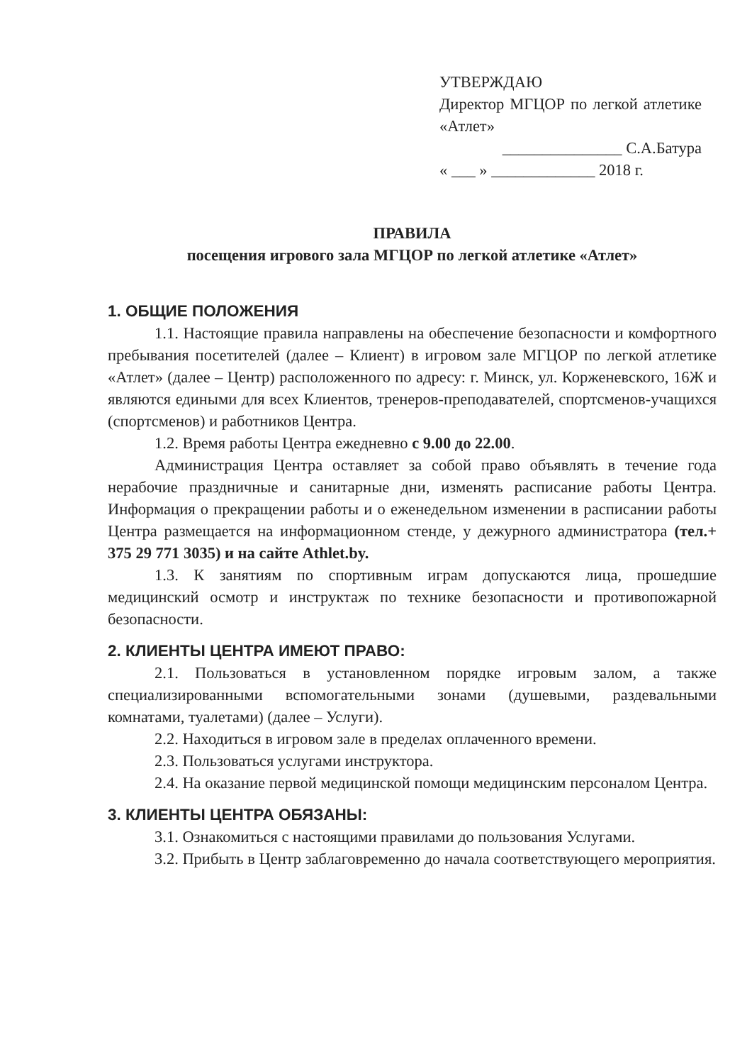УТВЕРЖДАЮ
Директор МГЦОР по легкой атлетике «Атлет»
_______________ С.А.Батура
« ___ » _____________ 2018 г.
ПРАВИЛА
посещения игрового зала МГЦОР по легкой атлетике «Атлет»
1. ОБЩИЕ ПОЛОЖЕНИЯ
1.1. Настоящие правила направлены на обеспечение безопасности и комфортного пребывания посетителей (далее – Клиент) в игровом зале МГЦОР по легкой атлетике «Атлет» (далее – Центр) расположенного по адресу: г. Минск, ул. Корженевского, 16Ж и являются едиными для всех Клиентов, тренеров-преподавателей, спортсменов-учащихся (спортсменов) и работников Центра.
1.2. Время работы Центра ежедневно с 9.00 до 22.00.
Администрация Центра оставляет за собой право объявлять в течение года нерабочие праздничные и санитарные дни, изменять расписание работы Центра. Информация о прекращении работы и о еженедельном изменении в расписании работы Центра размещается на информационном стенде, у дежурного администратора (тел.+ 375 29 771 3035) и на сайте Athlet.by.
1.3. К занятиям по спортивным играм допускаются лица, прошедшие медицинский осмотр и инструктаж по технике безопасности и противопожарной безопасности.
2. КЛИЕНТЫ ЦЕНТРА ИМЕЮТ ПРАВО:
2.1. Пользоваться в установленном порядке игровым залом, а также специализированными вспомогательными зонами (душевыми, раздевальными комнатами, туалетами) (далее – Услуги).
2.2. Находиться в игровом зале в пределах оплаченного времени.
2.3. Пользоваться услугами инструктора.
2.4. На оказание первой медицинской помощи медицинским персоналом Центра.
3. КЛИЕНТЫ ЦЕНТРА ОБЯЗАНЫ:
3.1. Ознакомиться с настоящими правилами до пользования Услугами.
3.2. Прибыть в Центр заблаговременно до начала соответствующего мероприятия.